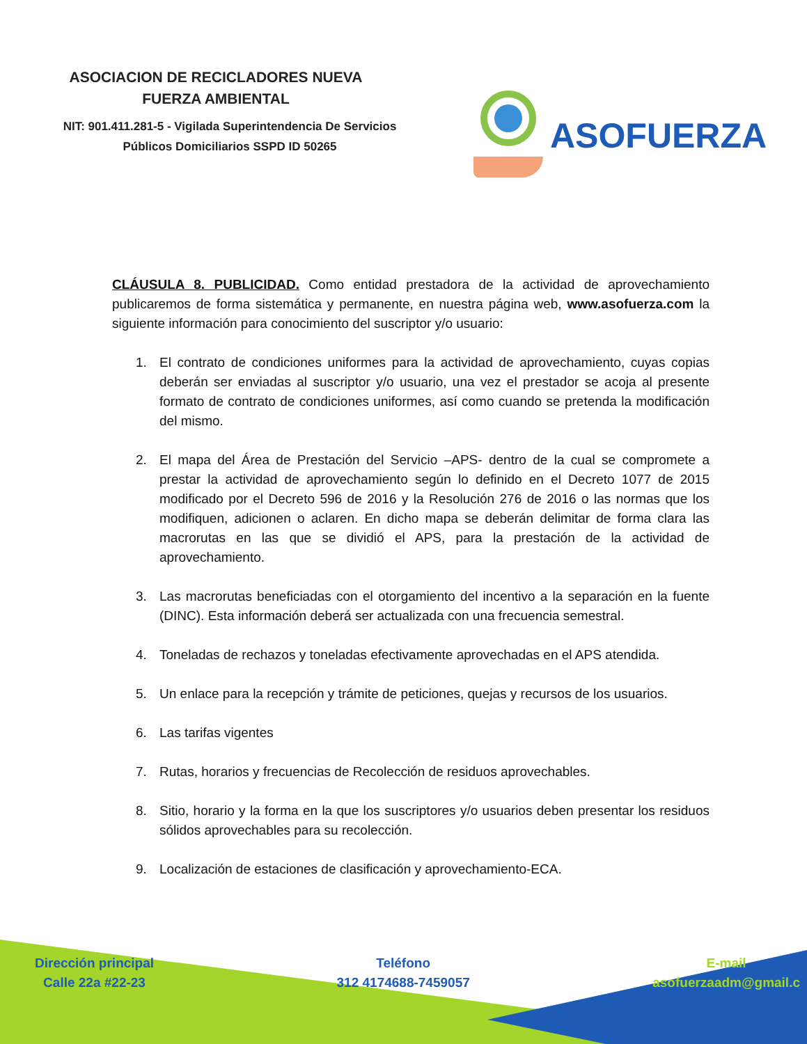ASOCIACION DE RECICLADORES NUEVA FUERZA AMBIENTAL
NIT: 901.411.281-5 - Vigilada Superintendencia De Servicios Públicos Domiciliarios SSPD ID 50265
ASOFUERZA
CLÁUSULA 8. PUBLICIDAD. Como entidad prestadora de la actividad de aprovechamiento publicaremos de forma sistemática y permanente, en nuestra página web, www.asofuerza.com la siguiente información para conocimiento del suscriptor y/o usuario:
1. El contrato de condiciones uniformes para la actividad de aprovechamiento, cuyas copias deberán ser enviadas al suscriptor y/o usuario, una vez el prestador se acoja al presente formato de contrato de condiciones uniformes, así como cuando se pretenda la modificación del mismo.
2. El mapa del Área de Prestación del Servicio –APS- dentro de la cual se compromete a prestar la actividad de aprovechamiento según lo definido en el Decreto 1077 de 2015 modificado por el Decreto 596 de 2016 y la Resolución 276 de 2016 o las normas que los modifiquen, adicionen o aclaren. En dicho mapa se deberán delimitar de forma clara las macrorutas en las que se dividió el APS, para la prestación de la actividad de aprovechamiento.
3. Las macrorutas beneficiadas con el otorgamiento del incentivo a la separación en la fuente (DINC). Esta información deberá ser actualizada con una frecuencia semestral.
4. Toneladas de rechazos y toneladas efectivamente aprovechadas en el APS atendida.
5. Un enlace para la recepción y trámite de peticiones, quejas y recursos de los usuarios.
6. Las tarifas vigentes
7. Rutas, horarios y frecuencias de Recolección de residuos aprovechables.
8. Sitio, horario y la forma en la que los suscriptores y/o usuarios deben presentar los residuos sólidos aprovechables para su recolección.
9. Localización de estaciones de clasificación y aprovechamiento-ECA.
Dirección principal
Calle 22a #22-23
Teléfono
312 4174688-7459057
E-mail
asofuerzaadm@gmail.c